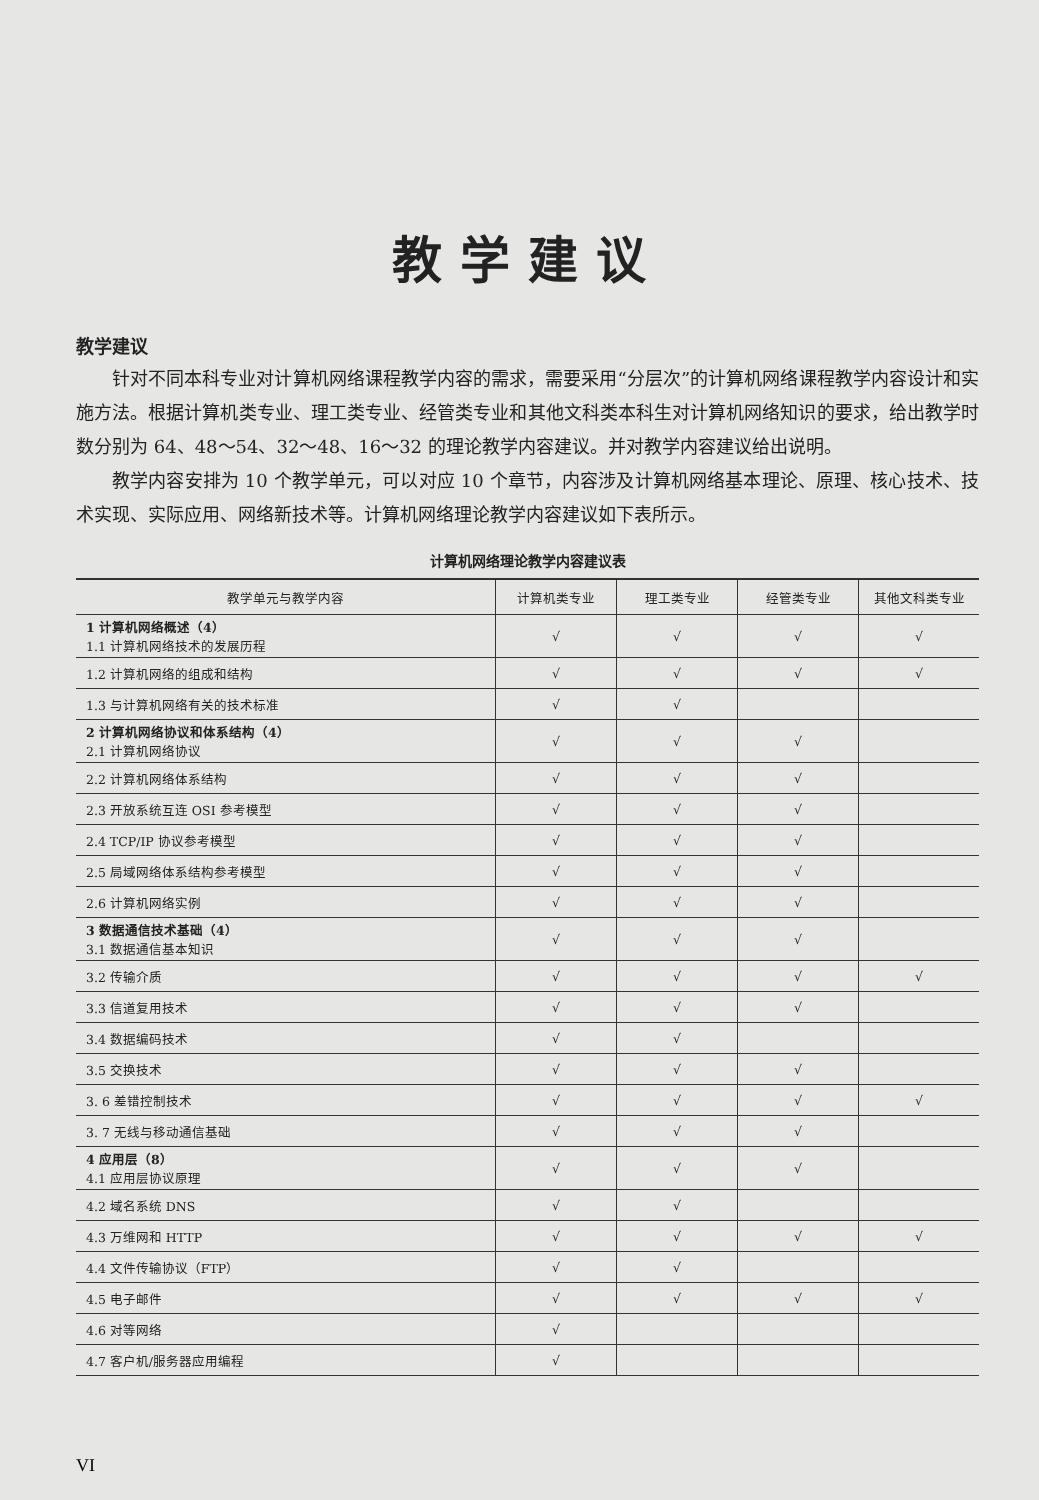教学建议
教学建议
针对不同本科专业对计算机网络课程教学内容的需求，需要采用“分层次”的计算机网络课程教学内容设计和实施方法。根据计算机类专业、理工类专业、经管类专业和其他文科类本科生对计算机网络知识的要求，给出教学时数分别为 64、48～54、32～48、16～32 的理论教学内容建议。并对教学内容建议给出说明。
教学内容安排为 10 个教学单元，可以对应 10 个章节，内容涉及计算机网络基本理论、原理、核心技术、技术实现、实际应用、网络新技术等。计算机网络理论教学内容建议如下表所示。
计算机网络理论教学内容建议表
| 教学单元与教学内容 | 计算机类专业 | 理工类专业 | 经管类专业 | 其他文科类专业 |
| --- | --- | --- | --- | --- |
| 1 计算机网络概述（4） 1.1 计算机网络技术的发展历程 | √ | √ | √ | √ |
| 1.2 计算机网络的组成和结构 | √ | √ | √ | √ |
| 1.3 与计算机网络有关的技术标准 | √ | √ | | |
| 2 计算机网络协议和体系结构（4） 2.1 计算机网络协议 | √ | √ | √ | |
| 2.2 计算机网络体系结构 | √ | √ | √ | |
| 2.3 开放系统互连 OSI 参考模型 | √ | √ | √ | |
| 2.4 TCP/IP 协议参考模型 | √ | √ | √ | |
| 2.5 局域网络体系结构参考模型 | √ | √ | √ | |
| 2.6 计算机网络实例 | √ | √ | √ | |
| 3 数据通信技术基础（4） 3.1 数据通信基本知识 | √ | √ | √ | |
| 3.2 传输介质 | √ | √ | √ | √ |
| 3.3 信道复用技术 | √ | √ | √ | |
| 3.4 数据编码技术 | √ | √ | | |
| 3.5 交换技术 | √ | √ | √ | |
| 3. 6 差错控制技术 | √ | √ | √ | √ |
| 3. 7 无线与移动通信基础 | √ | √ | √ | |
| 4 应用层（8） 4.1 应用层协议原理 | √ | √ | √ | |
| 4.2 域名系统 DNS | √ | √ | | |
| 4.3 万维网和 HTTP | √ | √ | √ | √ |
| 4.4 文件传输协议（FTP） | √ | √ | | |
| 4.5 电子邮件 | √ | √ | √ | √ |
| 4.6 对等网络 | √ | | | |
| 4.7 客户机/服务器应用编程 | √ | | | |
VI